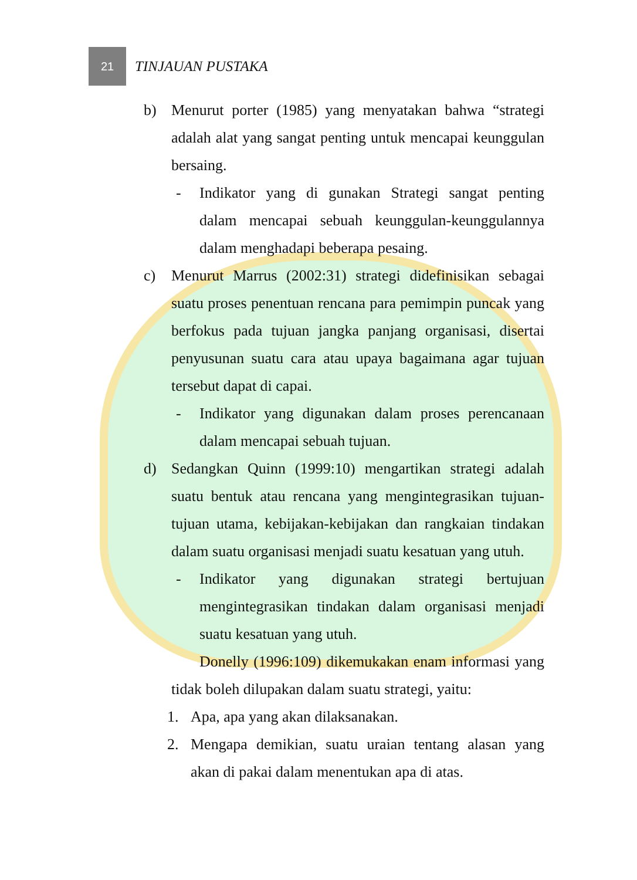21
TINJAUAN PUSTAKA
b) Menurut porter (1985) yang menyatakan bahwa “strategi adalah alat yang sangat penting untuk mencapai keunggulan bersaing.
- Indikator yang di gunakan Strategi sangat penting dalam mencapai sebuah keunggulan-keunggulannya dalam menghadapi beberapa pesaing.
c) Menurut Marrus (2002:31) strategi didefinisikan sebagai suatu proses penentuan rencana para pemimpin puncak yang berfokus pada tujuan jangka panjang organisasi, disertai penyusunan suatu cara atau upaya bagaimana agar tujuan tersebut dapat di capai.
- Indikator yang digunakan dalam proses perencanaan dalam mencapai sebuah tujuan.
d) Sedangkan Quinn (1999:10) mengartikan strategi adalah suatu bentuk atau rencana yang mengintegrasikan tujuan-tujuan utama, kebijakan-kebijakan dan rangkaian tindakan dalam suatu organisasi menjadi suatu kesatuan yang utuh.
- Indikator yang digunakan strategi bertujuan mengintegrasikan tindakan dalam organisasi menjadi suatu kesatuan yang utuh.
Donelly (1996:109) dikemukakan enam informasi yang tidak boleh dilupakan dalam suatu strategi, yaitu:
1. Apa, apa yang akan dilaksanakan.
2. Mengapa demikian, suatu uraian tentang alasan yang akan di pakai dalam menentukan apa di atas.